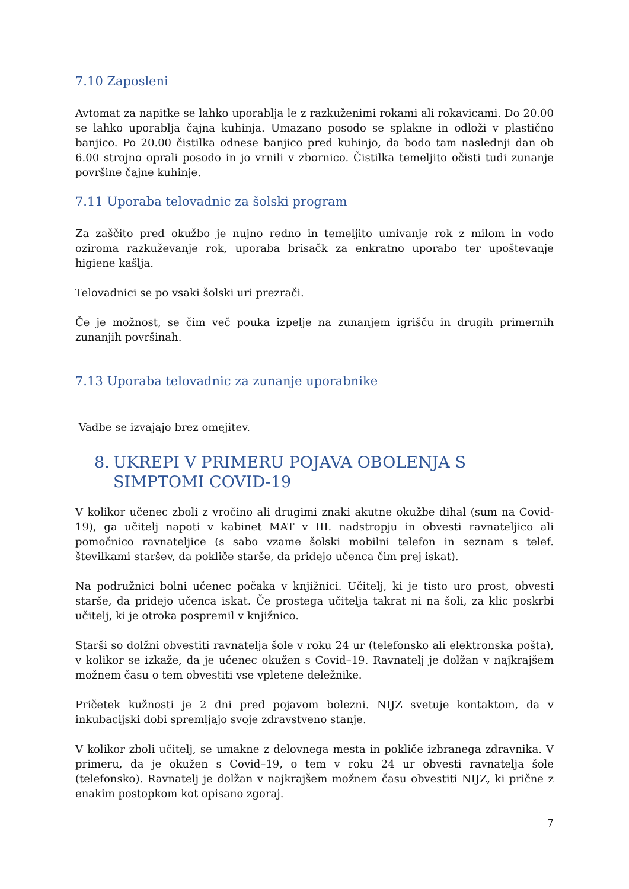7.10 Zaposleni
Avtomat za napitke se lahko uporablja le z razkuženimi rokami ali rokavicami. Do 20.00 se lahko uporablja čajna kuhinja. Umazano posodo se splakne in odloži v plastično banjico. Po 20.00 čistilka odnese banjico pred kuhinjo, da bodo tam naslednji dan ob 6.00 strojno oprali posodo in jo vrnili v zbornico. Čistilka temeljito očisti tudi zunanje površine čajne kuhinje.
7.11 Uporaba telovadnic za šolski program
Za zaščito pred okužbo je nujno redno in temeljito umivanje rok z milom in vodo oziroma razkuževanje rok, uporaba brisačk za enkratno uporabo ter upoštevanje higiene kašlja.
Telovadnici se po vsaki šolski uri prezrači.
Če je možnost, se čim več pouka izpelje na zunanjem igrišču in drugih primernih zunanjih površinah.
7.13 Uporaba telovadnic za zunanje uporabnike
Vadbe se izvajajo brez omejitev.
8. UKREPI V PRIMERU POJAVA OBOLENJA S SIMPTOMI COVID-19
V kolikor učenec zboli z vročino ali drugimi znaki akutne okužbe dihal (sum na Covid-19), ga učitelj napoti v kabinet MAT v III. nadstropju in obvesti ravnateljico ali pomočnico ravnateljice (s sabo vzame šolski mobilni telefon in seznam s telef. številkami staršev, da pokliče starše, da pridejo učenca čim prej iskat).
Na podružnici bolni učenec počaka v knjižnici. Učitelj, ki je tisto uro prost, obvesti starše, da pridejo učenca iskat. Če prostega učitelja takrat ni na šoli, za klic poskrbi učitelj, ki je otroka pospremil v knjižnico.
Starši so dolžni obvestiti ravnatelja šole v roku 24 ur (telefonsko ali elektronska pošta), v kolikor se izkaže, da je učenec okužen s Covid–19. Ravnatelj je dolžan v najkrajšem možnem času o tem obvestiti vse vpletene deležnike.
Pričetek kužnosti je 2 dni pred pojavom bolezni. NIJZ svetuje kontaktom, da v inkubacijski dobi spremljajo svoje zdravstveno stanje.
V kolikor zboli učitelj, se umakne z delovnega mesta in pokliče izbranega zdravnika. V primeru, da je okužen s Covid–19, o tem v roku 24 ur obvesti ravnatelja šole (telefonsko). Ravnatelj je dolžan v najkrajšem možnem času obvestiti NIJZ, ki prične z enakim postopkom kot opisano zgoraj.
7